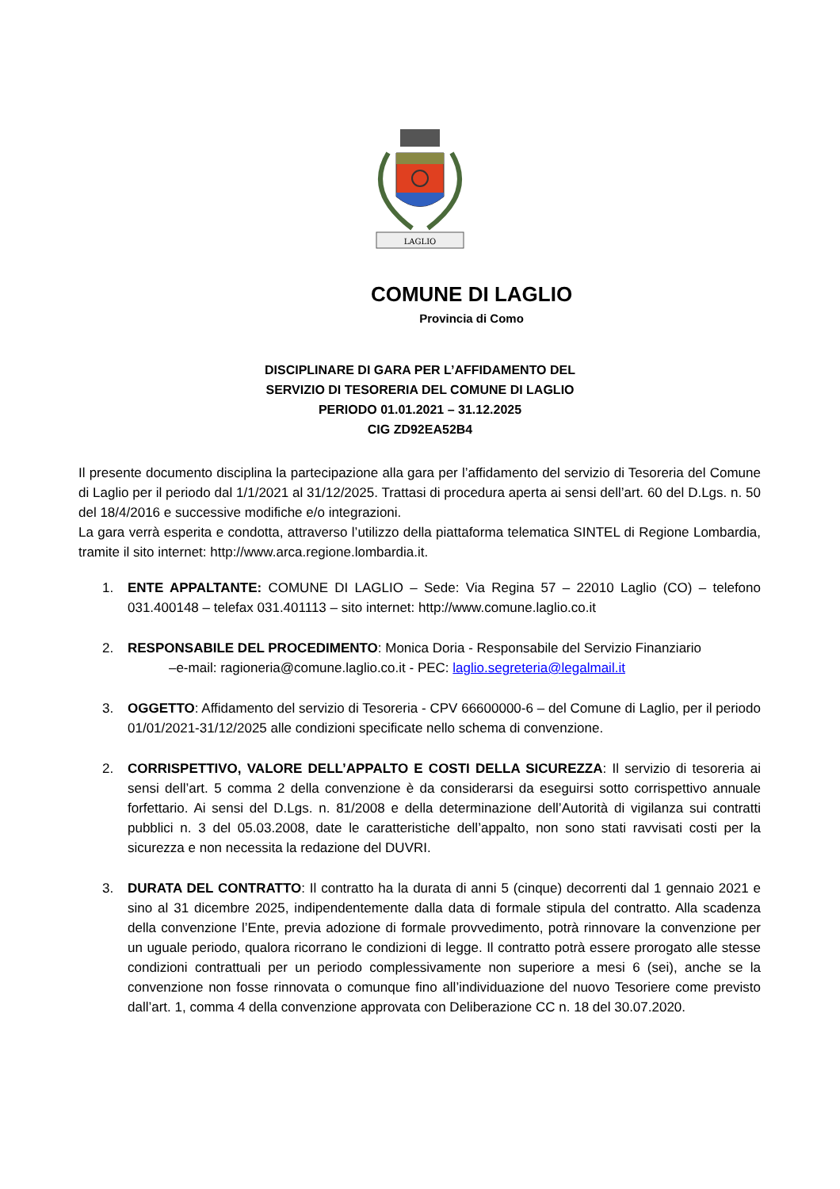LAGLIO
COMUNE DI LAGLIO
Provincia di Como
DISCIPLINARE DI GARA PER L’AFFIDAMENTO DEL
SERVIZIO DI TESORERIA DEL COMUNE DI LAGLIO
PERIODO 01.01.2021 – 31.12.2025
CIG ZD92EA52B4
Il presente documento disciplina la partecipazione alla gara per l’affidamento del servizio di Tesoreria del Comune di Laglio per il periodo dal 1/1/2021 al 31/12/2025. Trattasi di procedura aperta ai sensi dell’art. 60 del D.Lgs. n. 50 del 18/4/2016 e successive modifiche e/o integrazioni.
La gara verrà esperita e condotta, attraverso l’utilizzo della piattaforma telematica SINTEL di Regione Lombardia, tramite il sito internet: http://www.arca.regione.lombardia.it.
1. ENTE APPALTANTE: COMUNE DI LAGLIO – Sede: Via Regina 57 – 22010 Laglio (CO) – telefono 031.400148 – telefax 031.401113 – sito internet: http://www.comune.laglio.co.it
2. RESPONSABILE DEL PROCEDIMENTO: Monica Doria - Responsabile del Servizio Finanziario
–e-mail: ragioneria@comune.laglio.co.it - PEC: laglio.segreteria@legalmail.it
3. OGGETTO: Affidamento del servizio di Tesoreria - CPV 66600000-6 – del Comune di Laglio, per il periodo 01/01/2021-31/12/2025 alle condizioni specificate nello schema di convenzione.
2. CORRISPETTIVO, VALORE DELL’APPALTO E COSTI DELLA SICUREZZA: Il servizio di tesoreria ai sensi dell’art. 5 comma 2 della convenzione è da considerarsi da eseguirsi sotto corrispettivo annuale forfettario. Ai sensi del D.Lgs. n. 81/2008 e della determinazione dell’Autorità di vigilanza sui contratti pubblici n. 3 del 05.03.2008, date le caratteristiche dell’appalto, non sono stati ravvisati costi per la sicurezza e non necessita la redazione del DUVRI.
3. DURATA DEL CONTRATTO: Il contratto ha la durata di anni 5 (cinque) decorrenti dal 1 gennaio 2021 e sino al 31 dicembre 2025, indipendentemente dalla data di formale stipula del contratto. Alla scadenza della convenzione l’Ente, previa adozione di formale provvedimento, potrà rinnovare la convenzione per un uguale periodo, qualora ricorrano le condizioni di legge. Il contratto potrà essere prorogato alle stesse condizioni contrattuali per un periodo complessivamente non superiore a mesi 6 (sei), anche se la convenzione non fosse rinnovata o comunque fino all’individuazione del nuovo Tesoriere come previsto dall’art. 1, comma 4 della convenzione approvata con Deliberazione CC n. 18 del 30.07.2020.